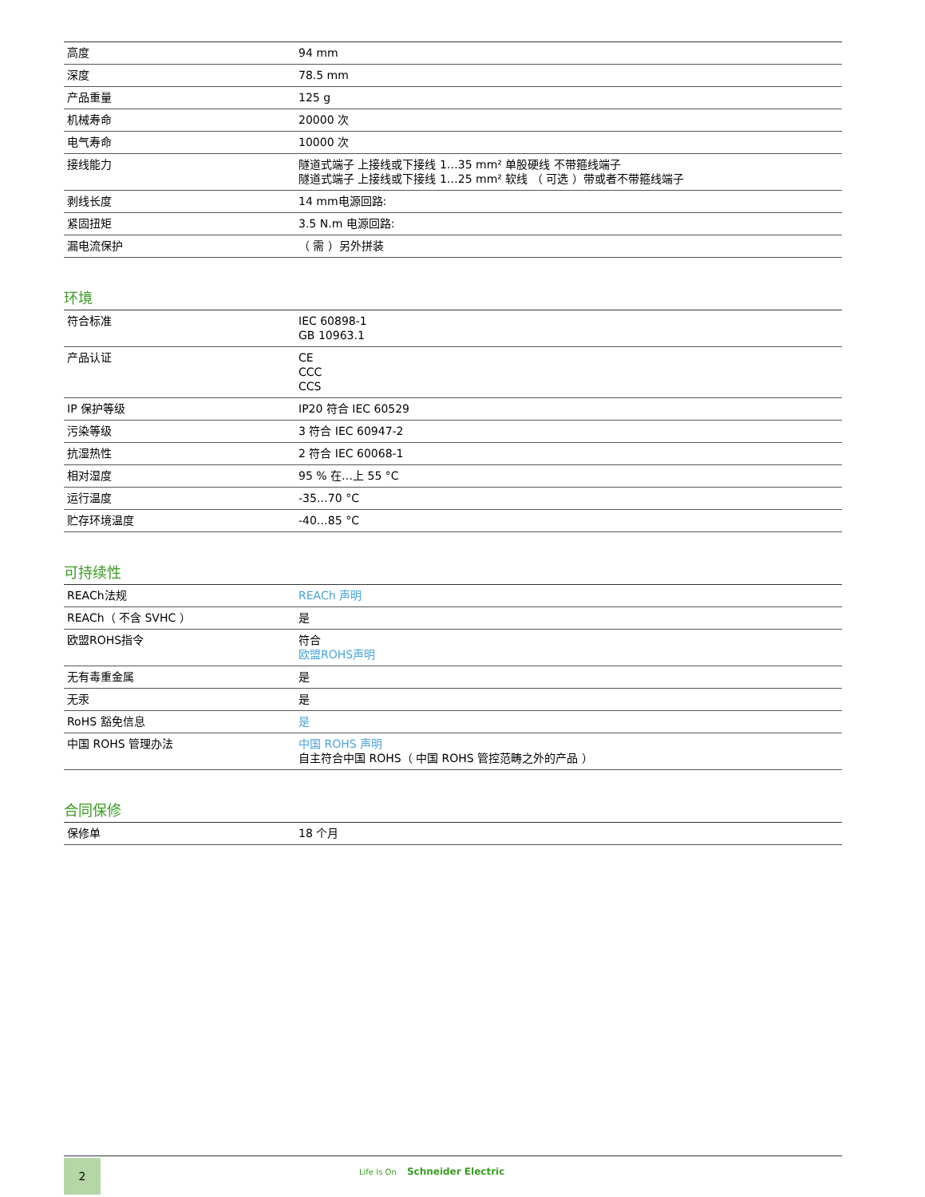| 高度 | 94 mm |
| 深度 | 78.5 mm |
| 产品重量 | 125 g |
| 机械寿命 | 20000 次 |
| 电气寿命 | 10000 次 |
| 接线能力 | 隧道式端子 上接线或下接线 1…35 mm² 单股硬线 不带箍线端子 隧道式端子 上接线或下接线 1…25 mm² 软线 （ 可选 ）带或者不带箍线端子 |
| 剥线长度 | 14 mm电源回路: |
| 紧固扭矩 | 3.5 N.m 电源回路: |
| 漏电流保护 | （ 需 ）另外拼装 |
环境
| 符合标准 | IEC 60898-1 GB 10963.1 |
| 产品认证 | CE CCC CCS |
| IP 保护等级 | IP20 符合 IEC 60529 |
| 污染等级 | 3 符合 IEC 60947-2 |
| 抗湿热性 | 2 符合 IEC 60068-1 |
| 相对湿度 | 95 % 在…上 55 °C |
| 运行温度 | -35…70 °C |
| 贮存环境温度 | -40…85 °C |
可持续性
| REACh法规 | REACh 声明 |
| REACh（ 不含 SVHC ） | 是 |
| 欧盟ROHS指令 | 符合 欧盟ROHS声明 |
| 无有毒重金属 | 是 |
| 无汞 | 是 |
| RoHS 豁免信息 | 是 |
| 中国 ROHS 管理办法 | 中国 ROHS 声明 自主符合中国 ROHS（ 中国 ROHS 管控范畴之外的产品 ） |
合同保修
| 保修单 | 18 个月 |
2 Life Is On Schneider Electric